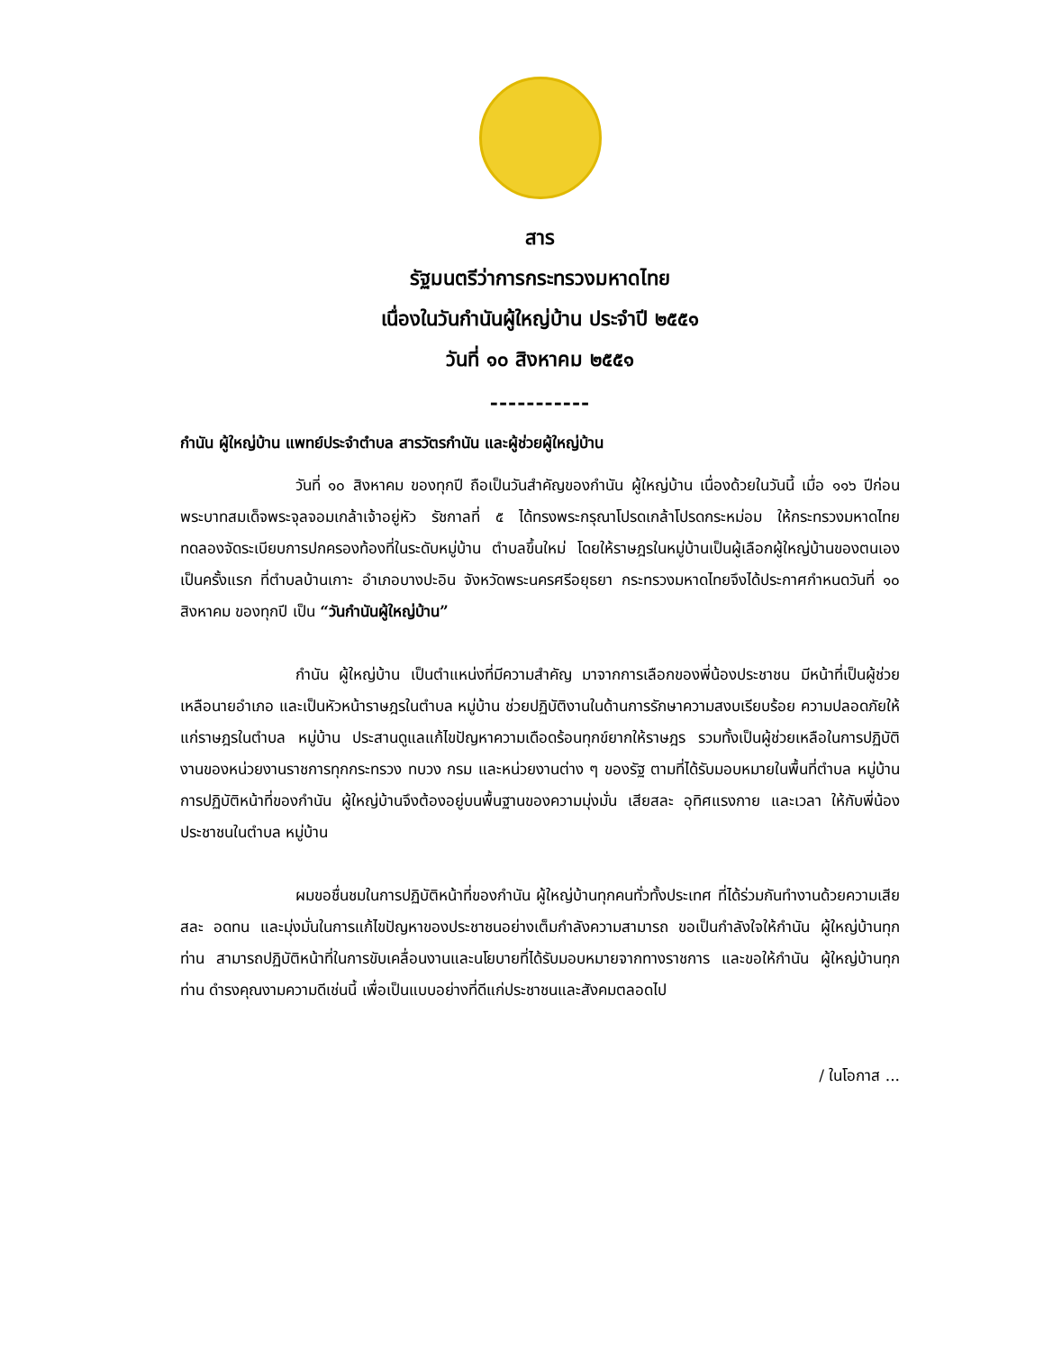สาร
รัฐมนตรีว่าการกระทรวงมหาดไทย
เนื่องในวันกำนันผู้ใหญ่บ้าน ประจำปี ๒๕๕๑
วันที่ ๑๐ สิงหาคม ๒๕๕๑
-----------
กำนัน ผู้ใหญ่บ้าน แพทย์ประจำตำบล สารวัตรกำนัน และผู้ช่วยผู้ใหญ่บ้าน
วันที่ ๑๐ สิงหาคม ของทุกปี ถือเป็นวันสำคัญของกำนัน ผู้ใหญ่บ้าน เนื่องด้วยในวันนี้ เมื่อ ๑๑๖ ปีก่อน พระบาทสมเด็จพระจุลจอมเกล้าเจ้าอยู่หัว รัชกาลที่ ๕ ได้ทรงพระกรุณาโปรดเกล้าโปรดกระหม่อม ให้กระทรวงมหาดไทยทดลองจัดระเบียบการปกครองท้องที่ในระดับหมู่บ้าน ตำบลขึ้นใหม่ โดยให้ราษฎรในหมู่บ้านเป็นผู้เลือกผู้ใหญ่บ้านของตนเองเป็นครั้งแรก ที่ตำบลบ้านเกาะ อำเภอบางปะอิน จังหวัดพระนครศรีอยุธยา กระทรวงมหาดไทยจึงได้ประกาศกำหนดวันที่ ๑๐ สิงหาคม ของทุกปี เป็น “วันกำนันผู้ใหญ่บ้าน”
กำนัน ผู้ใหญ่บ้าน เป็นตำแหน่งที่มีความสำคัญ มาจากการเลือกของพี่น้องประชาชน มีหน้าที่เป็นผู้ช่วยเหลือนายอำเภอ และเป็นหัวหน้าราษฎรในตำบล หมู่บ้าน ช่วยปฏิบัติงานในด้านการรักษาความสงบเรียบร้อย ความปลอดภัยให้แก่ราษฎรในตำบล หมู่บ้าน ประสานดูแลแก้ไขปัญหาความเดือดร้อนทุกข์ยากให้ราษฎร รวมทั้งเป็นผู้ช่วยเหลือในการปฏิบัติงานของหน่วยงานราชการทุกกระทรวง ทบวง กรม และหน่วยงานต่าง ๆ ของรัฐ ตามที่ได้รับมอบหมายในพื้นที่ตำบล หมู่บ้าน การปฏิบัติหน้าที่ของกำนัน ผู้ใหญ่บ้านจึงต้องอยู่บนพื้นฐานของความมุ่งมั่น เสียสละ อุทิศแรงกาย และเวลา ให้กับพี่น้องประชาชนในตำบล หมู่บ้าน
ผมขอชื่นชมในการปฏิบัติหน้าที่ของกำนัน ผู้ใหญ่บ้านทุกคนทั่วทั้งประเทศ ที่ได้ร่วมกันทำงานด้วยความเสียสละ อดทน และมุ่งมั่นในการแก้ไขปัญหาของประชาชนอย่างเต็มกำลังความสามารถ ขอเป็นกำลังใจให้กำนัน ผู้ใหญ่บ้านทุกท่าน สามารถปฏิบัติหน้าที่ในการขับเคลื่อนงานและนโยบายที่ได้รับมอบหมายจากทางราชการ และขอให้กำนัน ผู้ใหญ่บ้านทุกท่าน ดำรงคุณงามความดีเช่นนี้ เพื่อเป็นแบบอย่างที่ดีแก่ประชาชนและสังคมตลอดไป
/ ในโอกาส ...